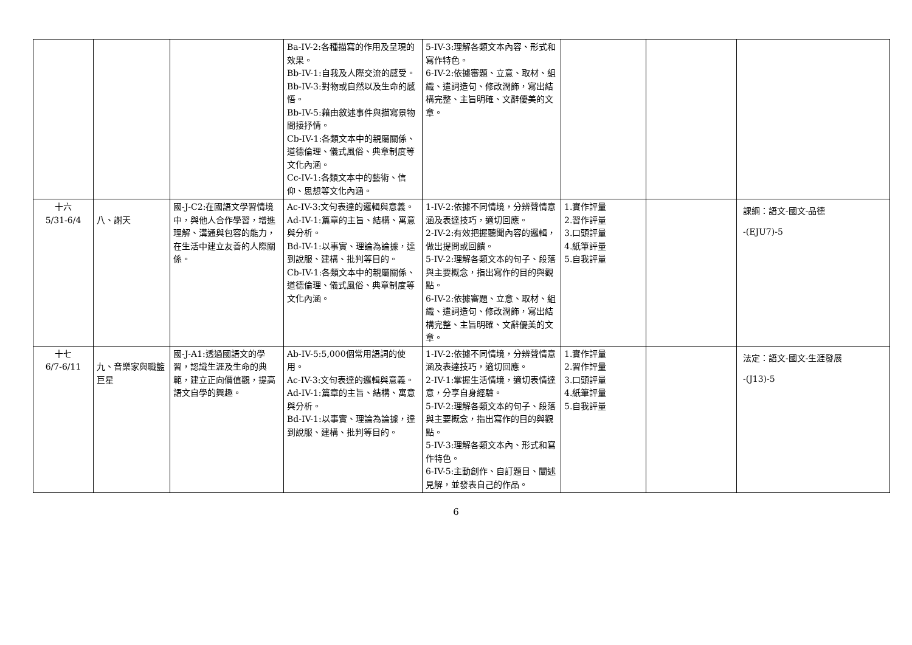| | | | Ba-IV-2:各種描寫的作用及呈現的效果。 Bb-IV-1:自我及人際交流的感受。 Bb-IV-3:對物或自然以及生命的感悟。 Bb-IV-5:藉由敘述事件與描寫景物間接抒情。 Cb-IV-1:各類文本中的親屬關係、道德倫理、儀式風俗、典章制度等文化內涵。 Cc-IV-1:各類文本中的藝術、信仰、思想等文化內涵。 | 5-IV-3:理解各類文本內容、形式和寫作特色。 6-IV-2:依據審題、立意、取材、組織、遣詞造句、修改潤飾，寫出結構完整、主旨明確、文辭優美的文章。 | | | |
| 十六 5/31-6/4 | 八、謝天 | 國-J-C2:在國語文學習情境中，與他人合作學習，增進理解、溝通與包容的能力，在生活中建立友善的人際關係。 | Ac-IV-3:文句表達的邏輯與意義。 Ad-IV-1:篇章的主旨、結構、寓意與分析。 Bd-IV-1:以事實、理論為論據，達到說服、建構、批判等目的。 Cb-IV-1:各類文本中的親屬關係、道德倫理、儀式風俗、典章制度等文化內涵。 | 1-IV-2:依據不同情境，分辨聲情意涵及表達技巧，適切回應。 2-IV-2:有效把握聽聞內容的邏輯，做出提問或回饋。 5-IV-2:理解各類文本的句子、段落與主要概念，指出寫作的目的與觀點。 6-IV-2:依據審題、立意、取材、組織、遣詞造句、修改潤飾，寫出結構完整、主旨明確、文辭優美的文章。 | 1.實作評量 2.習作評量 3.口頭評量 4.紙筆評量 5.自我評量 | | 課綱：語文-國文-品德 -(EJU7)-5 |
| 十七 6/7-6/11 | 九、音樂家與職籃巨星 | 國-J-A1:透過國語文的學習，認識生涯及生命的典範，建立正向價值觀，提高語文自學的興趣。 | Ab-IV-5:5,000個常用語詞的使用。 Ac-IV-3:文句表達的邏輯與意義。 Ad-IV-1:篇章的主旨、結構、寓意與分析。 Bd-IV-1:以事實、理論為論據，達到說服、建構、批判等目的。 | 1-IV-2:依據不同情境，分辨聲情意涵及表達技巧，適切回應。 2-IV-1:掌握生活情境，適切表情達意，分享自身經驗。 5-IV-2:理解各類文本的句子、段落與主要概念，指出寫作的目的與觀點。 5-IV-3:理解各類文本內、形式和寫作特色。 6-IV-5:主動創作、自訂題目、闡述見解，並發表自己的作品。 | 1.實作評量 2.習作評量 3.口頭評量 4.紙筆評量 5.自我評量 | | 法定：語文-國文-生涯發展 -(J13)-5 |
6